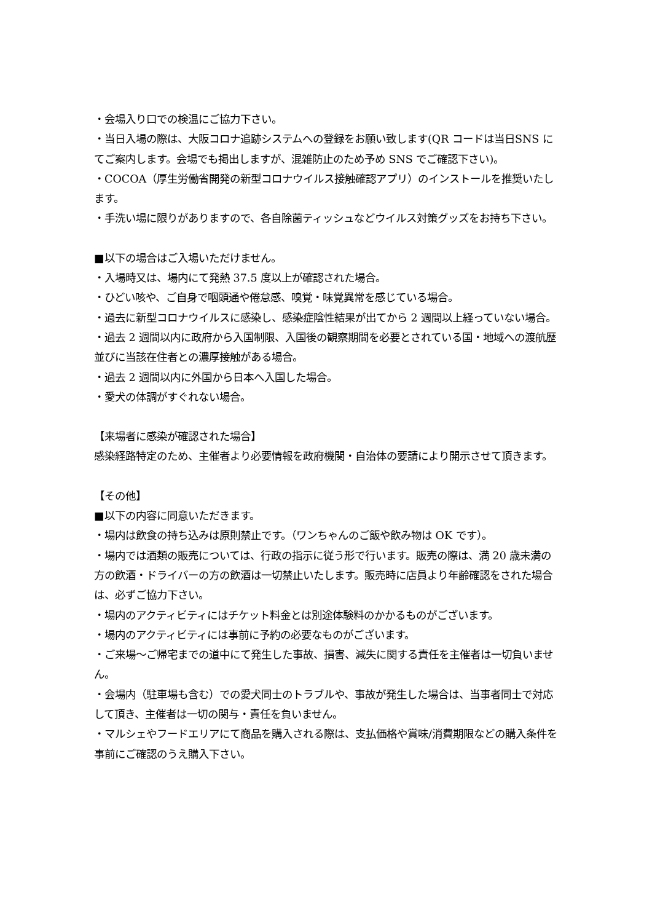・会場入り口での検温にご協力下さい。
・当日入場の際は、大阪コロナ追跡システムへの登録をお願い致します(QR コードは当日SNS にてご案内します。会場でも掲出しますが、混雑防止のため予め SNS でご確認下さい)。
・COCOA（厚生労働省開発の新型コロナウイルス接触確認アプリ）のインストールを推奨いたします。
・手洗い場に限りがありますので、各自除菌ティッシュなどウイルス対策グッズをお持ち下さい。
■以下の場合はご入場いただけません。
・入場時又は、場内にて発熱 37.5 度以上が確認された場合。
・ひどい咳や、ご自身で咽頭通や倦怠感、嗅覚・味覚異常を感じている場合。
・過去に新型コロナウイルスに感染し、感染症陰性結果が出てから 2 週間以上経っていない場合。
・過去 2 週間以内に政府から入国制限、入国後の観察期間を必要とされている国・地域への渡航歴並びに当該在住者との濃厚接触がある場合。
・過去 2 週間以内に外国から日本へ入国した場合。
・愛犬の体調がすぐれない場合。
【来場者に感染が確認された場合】
感染経路特定のため、主催者より必要情報を政府機関・自治体の要請により開示させて頂きます。
【その他】
■以下の内容に同意いただきます。
・場内は飲食の持ち込みは原則禁止です。（ワンちゃんのご飯や飲み物は OK です）。
・場内では酒類の販売については、行政の指示に従う形で行います。販売の際は、満 20 歳未満の方の飲酒・ドライバーの方の飲酒は一切禁止いたします。販売時に店員より年齢確認をされた場合は、必ずご協力下さい。
・場内のアクティビティにはチケット料金とは別途体験料のかかるものがございます。
・場内のアクティビティには事前に予約の必要なものがございます。
・ご来場～ご帰宅までの道中にて発生した事故、損害、減失に関する責任を主催者は一切負いません。
・会場内（駐車場も含む）での愛犬同士のトラブルや、事故が発生した場合は、当事者同士で対応して頂き、主催者は一切の関与・責任を負いません。
・マルシェやフードエリアにて商品を購入される際は、支払価格や賞味/消費期限などの購入条件を事前にご確認のうえ購入下さい。